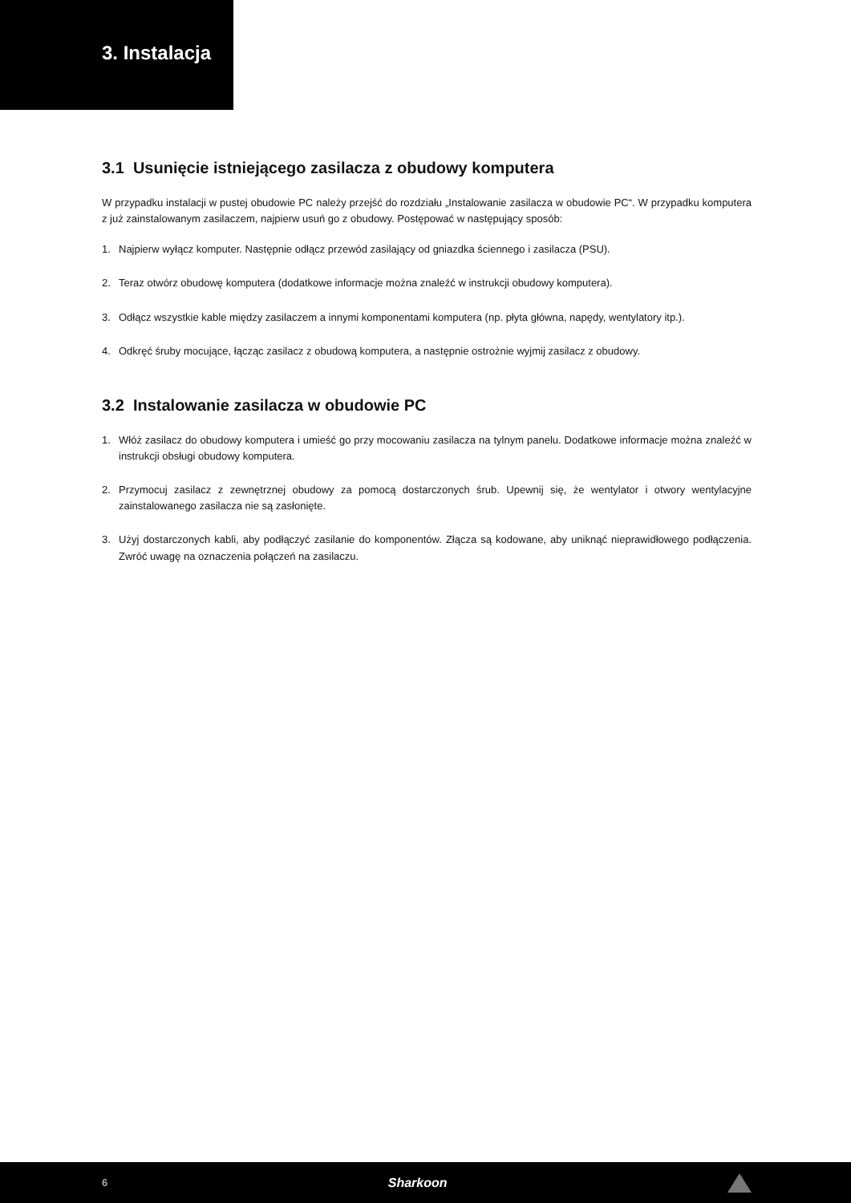3. Instalacja
3.1 Usunięcie istniejącego zasilacza z obudowy komputera
W przypadku instalacji w pustej obudowie PC należy przejść do rozdziału „Instalowanie zasilacza w obudowie PC“. W przypadku komputera z już zainstalowanym zasilaczem, najpierw usuń go z obudowy. Postępować w następujący sposób:
1. Najpierw wyłącz komputer. Następnie odłącz przewód zasilający od gniazdka ściennego i zasilacza (PSU).
2. Teraz otwórz obudowę komputera (dodatkowe informacje można znaleźć w instrukcji obudowy komputera).
3. Odłącz wszystkie kable między zasilaczem a innymi komponentami komputera (np. płyta główna, napędy, wentylatory itp.).
4. Odkręć śruby mocujące, łącząc zasilacz z obudową komputera, a następnie ostrożnie wyjmij zasilacz z obudowy.
3.2 Instalowanie zasilacza w obudowie PC
1. Włóż zasilacz do obudowy komputera i umieść go przy mocowaniu zasilacza na tylnym panelu. Dodatkowe informacje można znaleźć w instrukcji obsługi obudowy komputera.
2. Przymocuj zasilacz z zewnętrznej obudowy za pomocą dostarczonych śrub. Upewnij się, że wentylator i otwory wentylacyjne zainstalowanego zasilacza nie są zasłonięte.
3. Użyj dostarczonych kabli, aby podłączyć zasilanie do komponentów. Złącza są kodowane, aby uniknąć nieprawidłowego podłączenia. Zwróć uwagę na oznaczenia połączeń na zasilaczu.
6
Sharkoon